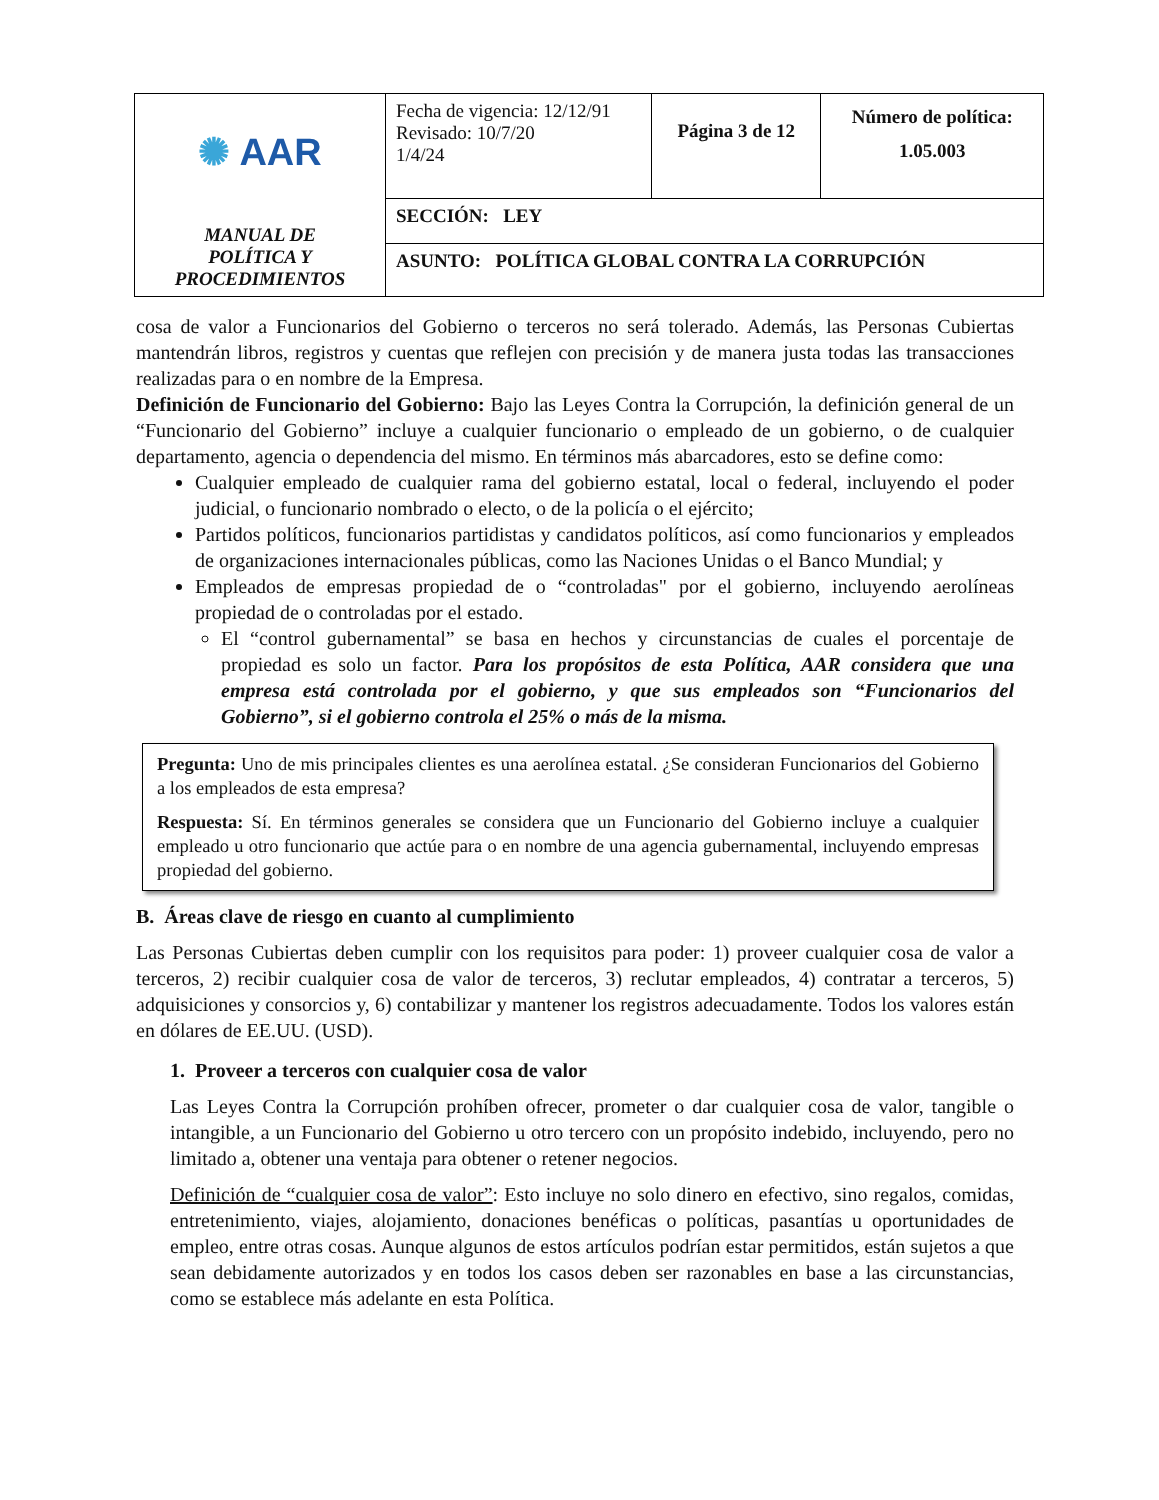| ✺ AAR MANUAL DE POLÍTICA Y PROCEDIMIENTOS | Fecha de vigencia: 12/12/91 Revisado: 10/7/20 1/4/24 | Página 3 de 12 | Número de política: 1.05.003 |
| | SECCIÓN: LEY | | |
| | ASUNTO: POLÍTICA GLOBAL CONTRA LA CORRUPCIÓN | | |
cosa de valor a Funcionarios del Gobierno o terceros no será tolerado. Además, las Personas Cubiertas mantendrán libros, registros y cuentas que reflejen con precisión y de manera justa todas las transacciones realizadas para o en nombre de la Empresa.
Definición de Funcionario del Gobierno: Bajo las Leyes Contra la Corrupción, la definición general de un “Funcionario del Gobierno” incluye a cualquier funcionario o empleado de un gobierno, o de cualquier departamento, agencia o dependencia del mismo. En términos más abarcadores, esto se define como:
Cualquier empleado de cualquier rama del gobierno estatal, local o federal, incluyendo el poder judicial, o funcionario nombrado o electo, o de la policía o el ejército;
Partidos políticos, funcionarios partidistas y candidatos políticos, así como funcionarios y empleados de organizaciones internacionales públicas, como las Naciones Unidas o el Banco Mundial; y
Empleados de empresas propiedad de o “controladas" por el gobierno, incluyendo aerolíneas propiedad de o controladas por el estado.
El “control gubernamental” se basa en hechos y circunstancias de cuales el porcentaje de propiedad es solo un factor. Para los propósitos de esta Política, AAR considera que una empresa está controlada por el gobierno, y que sus empleados son “Funcionarios del Gobierno”, si el gobierno controla el 25% o más de la misma.
Pregunta: Uno de mis principales clientes es una aerolínea estatal. ¿Se consideran Funcionarios del Gobierno a los empleados de esta empresa?
Respuesta: Sí. En términos generales se considera que un Funcionario del Gobierno incluye a cualquier empleado u otro funcionario que actúe para o en nombre de una agencia gubernamental, incluyendo empresas propiedad del gobierno.
B. Áreas clave de riesgo en cuanto al cumplimiento
Las Personas Cubiertas deben cumplir con los requisitos para poder: 1) proveer cualquier cosa de valor a terceros, 2) recibir cualquier cosa de valor de terceros, 3) reclutar empleados, 4) contratar a terceros, 5) adquisiciones y consorcios y, 6) contabilizar y mantener los registros adecuadamente. Todos los valores están en dólares de EE.UU. (USD).
1. Proveer a terceros con cualquier cosa de valor
Las Leyes Contra la Corrupción prohíben ofrecer, prometer o dar cualquier cosa de valor, tangible o intangible, a un Funcionario del Gobierno u otro tercero con un propósito indebido, incluyendo, pero no limitado a, obtener una ventaja para obtener o retener negocios.
Definición de “cualquier cosa de valor”: Esto incluye no solo dinero en efectivo, sino regalos, comidas, entretenimiento, viajes, alojamiento, donaciones benéficas o políticas, pasantías u oportunidades de empleo, entre otras cosas. Aunque algunos de estos artículos podrían estar permitidos, están sujetos a que sean debidamente autorizados y en todos los casos deben ser razonables en base a las circunstancias, como se establece más adelante en esta Política.